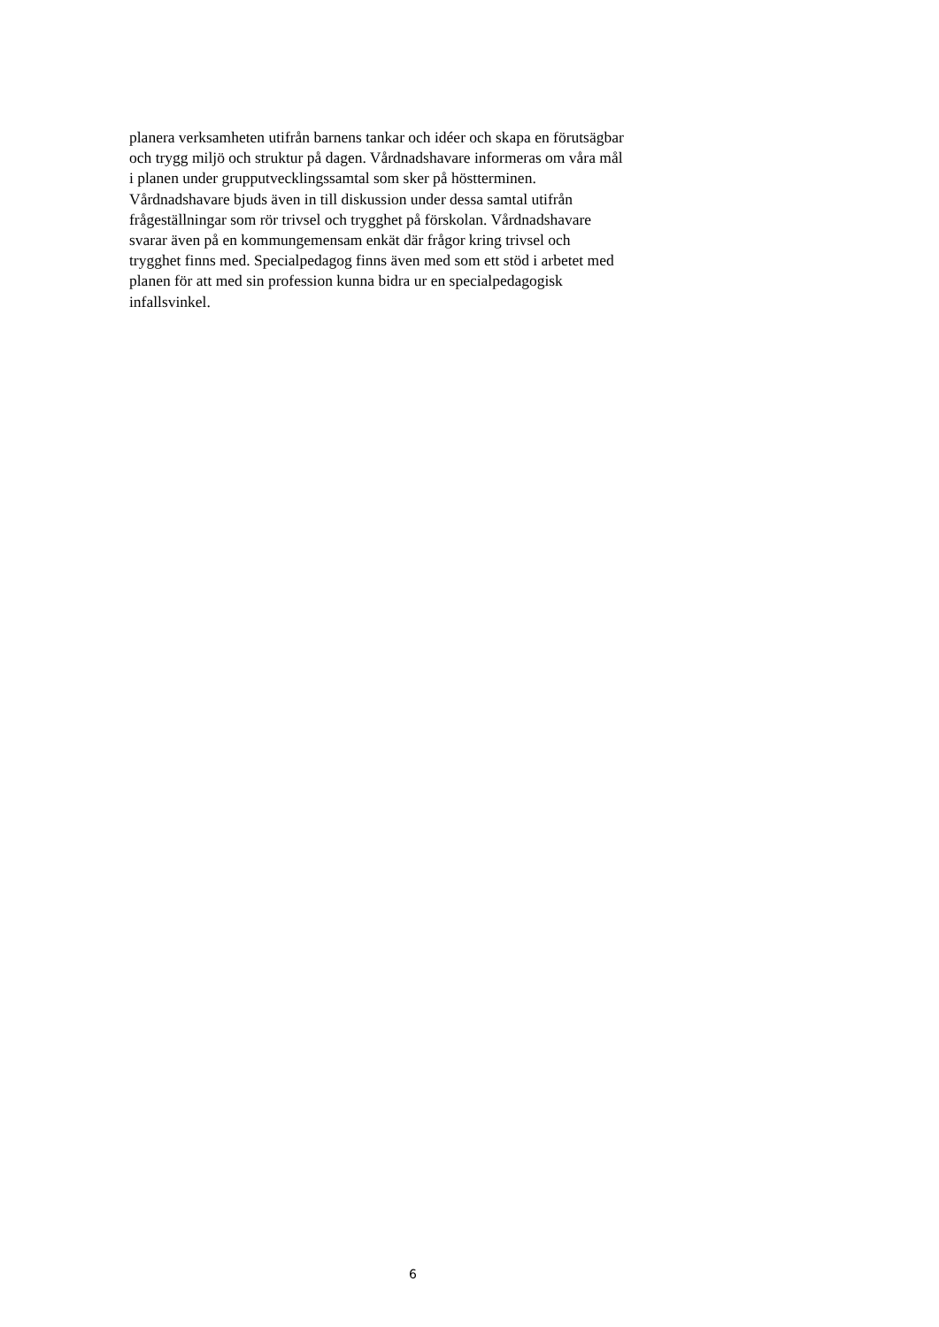planera verksamheten utifrån barnens tankar och idéer och skapa en förutsägbar
och trygg miljö och struktur på dagen. Vårdnadshavare informeras om våra mål
i planen under grupputvecklingssamtal som sker på höstterminen.
Vårdnadshavare bjuds även in till diskussion under dessa samtal utifrån
frågeställningar som rör trivsel och trygghet på förskolan. Vårdnadshavare
svarar även på en kommungemensam enkät där frågor kring trivsel och
trygghet finns med. Specialpedagog finns även med som ett stöd i arbetet med
planen för att med sin profession kunna bidra ur en specialpedagogisk
infallsvinkel.
6